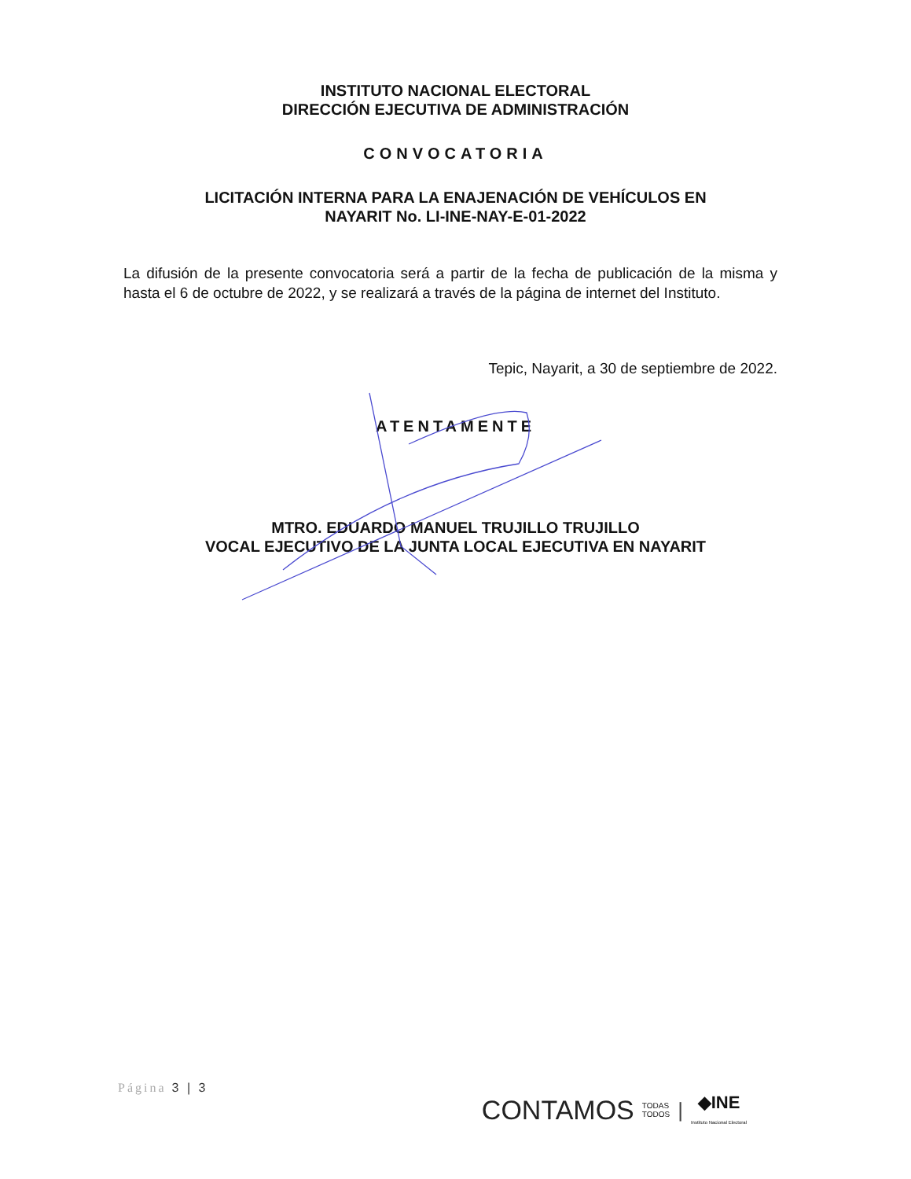INSTITUTO NACIONAL ELECTORAL
DIRECCIÓN EJECUTIVA DE ADMINISTRACIÓN
CONVOCATORIA
LICITACIÓN INTERNA PARA LA ENAJENACIÓN DE VEHÍCULOS EN
NAYARIT No. LI-INE-NAY-E-01-2022
La difusión de la presente convocatoria será a partir de la fecha de publicación de la misma y hasta el 6 de octubre de 2022, y se realizará a través de la página de internet del Instituto.
Tepic, Nayarit, a 30 de septiembre de 2022.
ATENTAMENTE
MTRO. EDUARDO MANUEL TRUJILLO TRUJILLO
VOCAL EJECUTIVO DE LA JUNTA LOCAL EJECUTIVA EN NAYARIT
Página 3 | 3
CONTAMOS TODAS
TODOS | ◆INE
Instituto Nacional Electoral